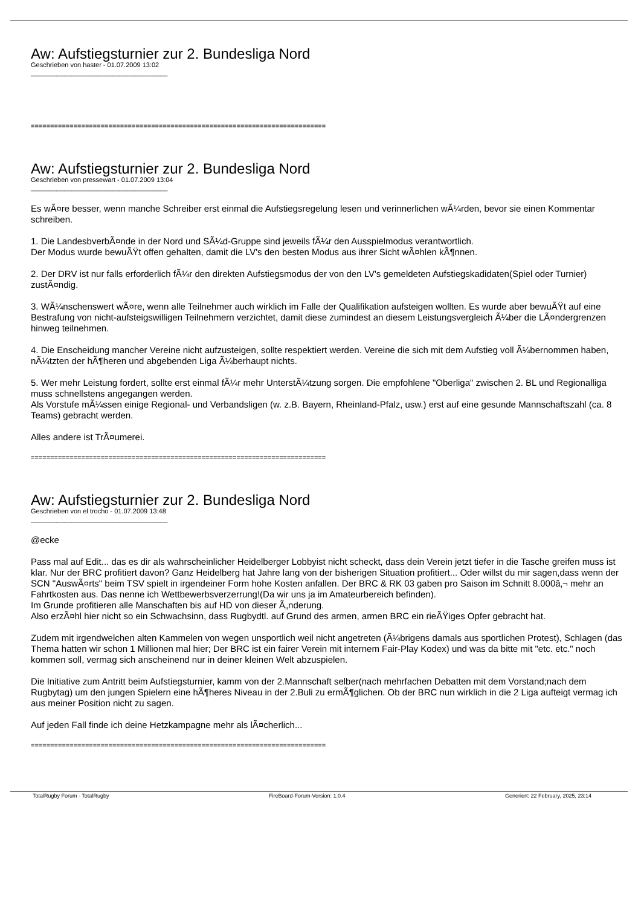Aw: Aufstiegsturnier zur 2. Bundesliga Nord
Geschrieben von haster - 01.07.2009 13:02
_____________________________________
============================================================================
Aw: Aufstiegsturnier zur 2. Bundesliga Nord
Geschrieben von pressewart - 01.07.2009 13:04
_____________________________________
Es wÃ¤re besser, wenn manche Schreiber erst einmal die Aufstiegsregelung lesen und verinnerlichen wÃ¼rden, bevor sie einen Kommentar schreiben.
1. Die LandesbverbÃ¤nde in der Nord und SÃ¼d-Gruppe sind jeweils fÃ¼r den Ausspielmodus verantwortlich.
Der Modus wurde bewuÃŸt offen gehalten, damit die LV's den besten Modus aus ihrer Sicht wÃ¤hlen kÃ¶nnen.
2. Der DRV ist nur falls erforderlich fÃ¼r den direkten Aufstiegsmodus der von den LV's gemeldeten Aufstiegskadidaten(Spiel oder Turnier) zustÃ¤ndig.
3. WÃ¼nschenswert wÃ¤re, wenn alle Teilnehmer auch wirklich im Falle der Qualifikation aufsteigen wollten. Es wurde aber bewuÃŸt auf eine Bestrafung von nicht-aufsteigswilligen Teilnehmern verzichtet, damit diese zumindest an diesem Leistungsvergleich Ã¼ber die LÃ¤ndergrenzen hinweg teilnehmen.
4. Die Enscheidung mancher Vereine nicht aufzusteigen, sollte respektiert werden. Vereine die sich mit dem Aufstieg voll Ã¼bernommen haben, nÃ¼tzten der hÃ¶heren und abgebenden Liga Ã¼berhaupt nichts.
5. Wer mehr Leistung fordert, sollte erst einmal fÃ¼r mehr UnterstÃ¼tzung sorgen. Die empfohlene "Oberliga" zwischen 2. BL und Regionalliga muss schnellstens angegangen werden.
Als Vorstufe mÃ¼ssen einige Regional- und Verbandsligen (w. z.B. Bayern, Rheinland-Pfalz, usw.) erst auf eine gesunde Mannschaftszahl (ca. 8 Teams) gebracht werden.
Alles andere ist TrÃ¤umerei.
============================================================================
Aw: Aufstiegsturnier zur 2. Bundesliga Nord
Geschrieben von el trocho - 01.07.2009 13:48
_____________________________________
@ecke
Pass mal auf Edit... das es dir als wahrscheinlicher Heidelberger Lobbyist nicht scheckt, dass dein Verein jetzt tiefer in die Tasche greifen muss ist klar. Nur der BRC profitiert davon? Ganz Heidelberg hat Jahre lang von der bisherigen Situation profitiert... Oder willst du mir sagen,dass wenn der SCN "AuswÃ¤rts" beim TSV spielt in irgendeiner Form hohe Kosten anfallen. Der BRC & RK 03 gaben pro Saison im Schnitt 8.000â‚¬ mehr an Fahrtkosten aus. Das nenne ich Wettbewerbsverzerrung!(Da wir uns ja im Amateurbereich befinden).
Im Grunde profitieren alle Manschaften bis auf HD von dieser Ã„nderung.
Also erzÃ¤hl hier nicht so ein Schwachsinn, dass Rugbydtl. auf Grund des armen, armen BRC ein rieÃŸiges Opfer gebracht hat.
Zudem mit irgendwelchen alten Kammelen von wegen unsportlich weil nicht angetreten (Ã¼brigens damals aus sportlichen Protest), Schlagen (das Thema hatten wir schon 1 Millionen mal hier; Der BRC ist ein fairer Verein mit internem Fair-Play Kodex) und was da bitte mit "etc. etc." noch kommen soll, vermag sich anscheinend nur in deiner kleinen Welt abzuspielen.
Die Initiative zum Antritt beim Aufstiegsturnier, kamm von der 2.Mannschaft selber(nach mehrfachen Debatten mit dem Vorstand;nach dem Rugbytag) um den jungen Spielern eine hÃ¶heres Niveau in der 2.Buli zu ermÃ¶glichen. Ob der BRC nun wirklich in die 2 Liga aufteigt vermag ich aus meiner Position nicht zu sagen.
Auf jeden Fall finde ich deine Hetzkampagne mehr als lÃ¤cherlich...
============================================================================
TotalRugby Forum - TotalRugby FireBoard-Forum-Version: 1.0.4 Generiert: 22 February, 2025, 23:14